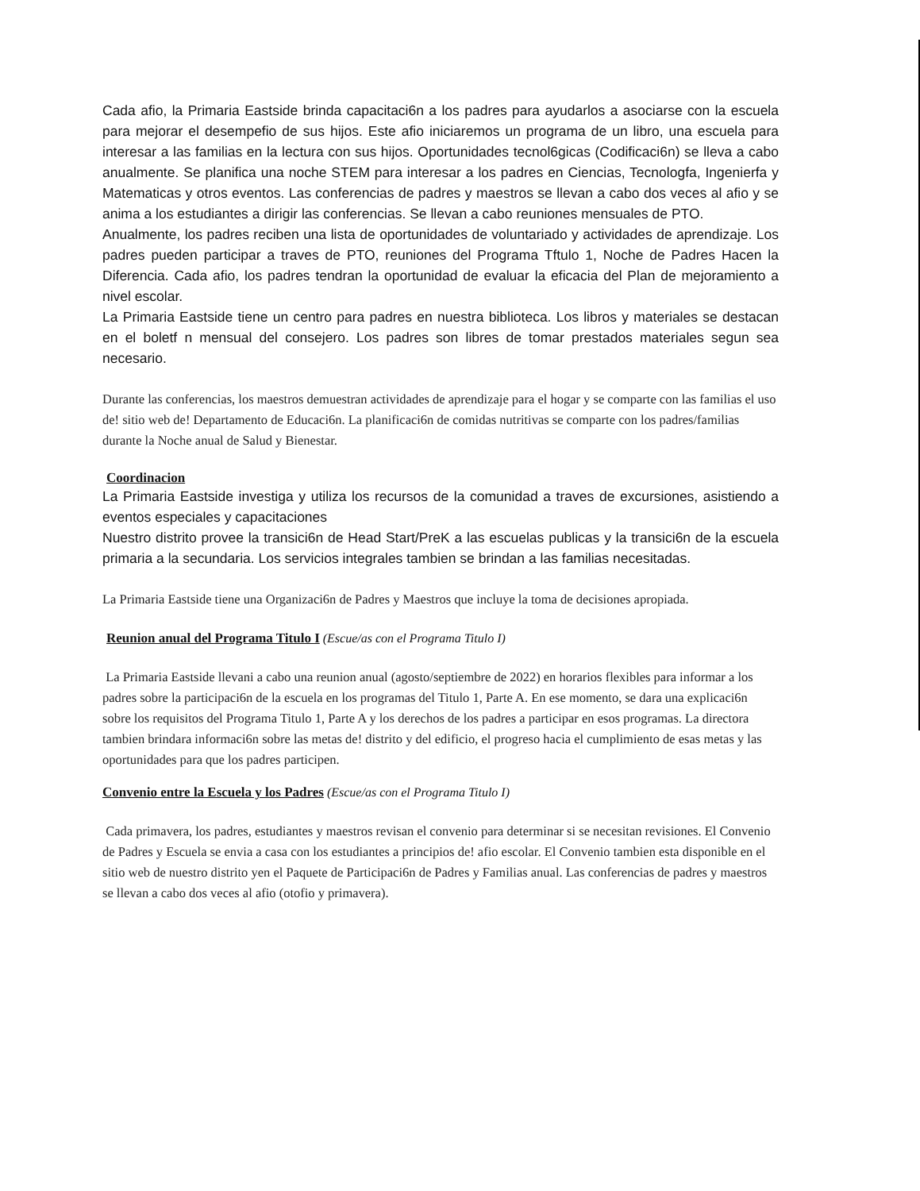Cada afio, la Primaria Eastside brinda capacitaci6n a los padres para ayudarlos a asociarse con la escuela para mejorar el desempefio de sus hijos. Este afio iniciaremos un programa de un libro, una escuela para interesar a las familias en la lectura con sus hijos. Oportunidades tecnol6gicas (Codificaci6n) se lleva a cabo anualmente. Se planifica una noche STEM para interesar a los padres en Ciencias, Tecnologfa, Ingenierfa y Matematicas y otros eventos. Las conferencias de padres y maestros se llevan a cabo dos veces al afio y se anima a los estudiantes a dirigir las conferencias. Se llevan a cabo reuniones mensuales de PTO.
Anualmente, los padres reciben una lista de oportunidades de voluntariado y actividades de aprendizaje. Los padres pueden participar a traves de PTO, reuniones del Programa Tftulo 1, Noche de Padres Hacen la Diferencia. Cada afio, los padres tendran la oportunidad de evaluar la eficacia del Plan de mejoramiento a nivel escolar.
La Primaria Eastside tiene un centro para padres en nuestra biblioteca. Los libros y materiales se destacan en el boletf n mensual del consejero. Los padres son libres de tomar prestados materiales segun sea necesario.
Durante las conferencias, los maestros demuestran actividades de aprendizaje para el hogar y se comparte con las familias el uso de! sitio web de! Departamento de Educaci6n. La planificaci6n de comidas nutritivas se comparte con los padres/familias durante la Noche anual de Salud y Bienestar.
Coordinacion
La Primaria Eastside investiga y utiliza los recursos de la comunidad a traves de excursiones, asistiendo a eventos especiales y capacitaciones
Nuestro distrito provee la transici6n de Head Start/PreK a las escuelas publicas y la transici6n de la escuela primaria a la secundaria. Los servicios integrales tambien se brindan a las familias necesitadas.
La Primaria Eastside tiene una Organizaci6n de Padres y Maestros que incluye la toma de decisiones apropiada.
Reunion anual del Programa Titulo I
(Escue/as con el Programa Titulo I)
La Primaria Eastside llevani a cabo una reunion anual (agosto/septiembre de 2022) en horarios flexibles para informar a los padres sobre la participaci6n de la escuela en los programas del Titulo 1, Parte A. En ese momento, se dara una explicaci6n sobre los requisitos del Programa Titulo 1, Parte A y los derechos de los padres a participar en esos programas. La directora tambien brindara informaci6n sobre las metas de! distrito y del edificio, el progreso hacia el cumplimiento de esas metas y las oportunidades para que los padres participen.
Convenio entre la Escuela y los Padres
(Escue/as con el Programa Titulo I)
Cada primavera, los padres, estudiantes y maestros revisan el convenio para determinar si se necesitan revisiones. El Convenio de Padres y Escuela se envia a casa con los estudiantes a principios de! afio escolar. El Convenio tambien esta disponible en el sitio web de nuestro distrito yen el Paquete de Participaci6n de Padres y Familias anual. Las conferencias de padres y maestros se llevan a cabo dos veces al afio (otofio y primavera).